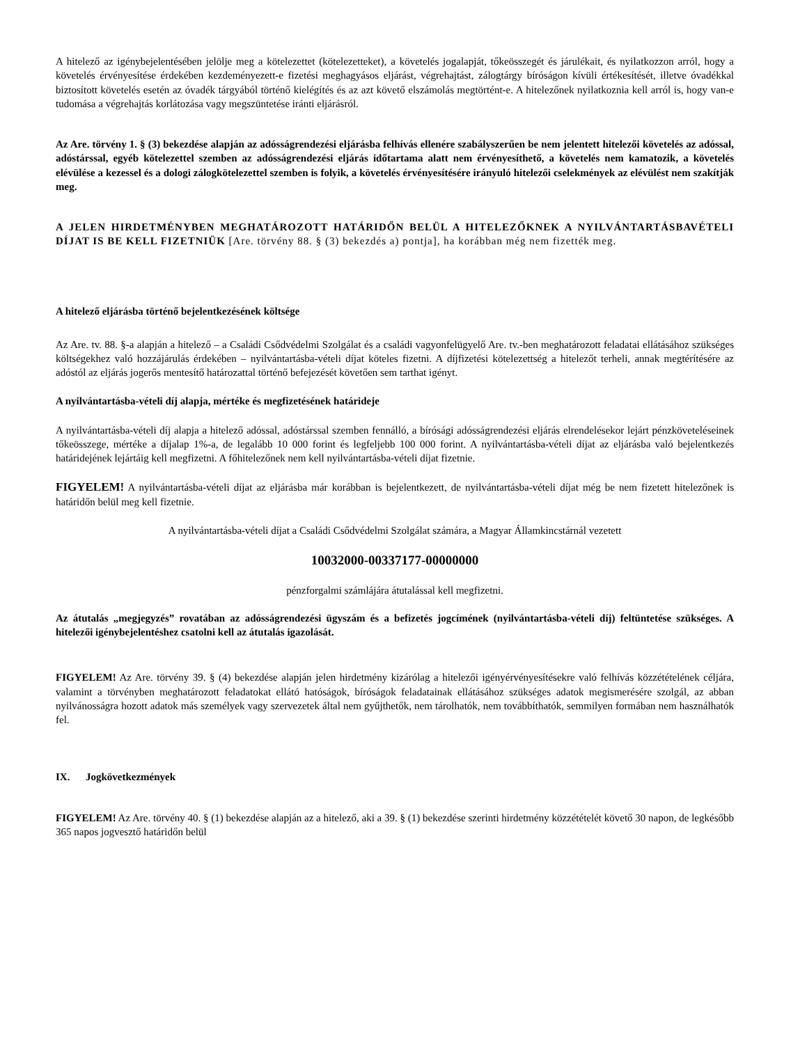A hitelező az igénybejelentésében jelölje meg a kötelezettet (kötelezetteket), a követelés jogalapját, tőkeösszegét és járulékait, és nyilatkozzon arról, hogy a követelés érvényesítése érdekében kezdeményezett-e fizetési meghagyásos eljárást, végrehajtást, zálogtárgy bíróságon kívüli értékesítését, illetve óvadékkal biztosított követelés esetén az óvadék tárgyából történő kielégítés és az azt követő elszámolás megtörtént-e. A hitelezőnek nyilatkoznia kell arról is, hogy van-e tudomása a végrehajtás korlátozása vagy megszüntetése iránti eljárásról.
Az Are. törvény 1. § (3) bekezdése alapján az adósságrendezési eljárásba felhívás ellenére szabályszerűen be nem jelentett hitelezői követelés az adóssal, adóstárssal, egyéb kötelezettel szemben az adósságrendezési eljárás időtartama alatt nem érvényesíthető, a követelés nem kamatozik, a követelés elévülése a kezessel és a dologi zálogkötelezettel szemben is folyik, a követelés érvényesítésére irányuló hitelezői cselekmények az elévülést nem szakítják meg.
A JELEN HIRDETMÉNYBEN MEGHATÁROZOTT HATÁRIDŐN BELÜL A HITELEZŐKNEK A NYILVÁNTARTÁSBAVÉTELI DÍJAT IS BE KELL FIZETNIÜK [Are. törvény 88. § (3) bekezdés a) pontja], ha korábban még nem fizették meg.
A hitelező eljárásba történő bejelentkezésének költsége
Az Are. tv. 88. §-a alapján a hitelező – a Családi Csődvédelmi Szolgálat és a családi vagyonfelügyelő Are. tv.-ben meghatározott feladatai ellátásához szükséges költségekhez való hozzájárulás érdekében – nyilvántartásba-vételi díjat köteles fizetni. A díjfizetési kötelezettség a hitelezőt terheli, annak megtérítésére az adóstól az eljárás jogerős mentesítő határozattal történő befejezését követően sem tarthat igényt.
A nyilvántartásba-vételi díj alapja, mértéke és megfizetésének határideje
A nyilvántartásba-vételi díj alapja a hitelező adóssal, adóstárssal szemben fennálló, a bírósági adósságrendezési eljárás elrendelésekor lejárt pénzköveteléseinek tőkeösszege, mértéke a díjalap 1%-a, de legalább 10 000 forint és legfeljebb 100 000 forint. A nyilvántartásba-vételi díjat az eljárásba való bejelentkezés határidejének lejártáig kell megfizetni. A főhitelezőnek nem kell nyilvántartásba-vételi díjat fizetnie.
FIGYELEM! A nyilvántartásba-vételi díjat az eljárásba már korábban is bejelentkezett, de nyilvántartásba-vételi díjat még be nem fizetett hitelezőnek is határidőn belül meg kell fizetnie.
A nyilvántartásba-vételi díjat a Családi Csődvédelmi Szolgálat számára, a Magyar Államkincstárnál vezetett
10032000-00337177-00000000
pénzforgalmi számlájára átutalással kell megfizetni.
Az átutalás „megjegyzés” rovatában az adósságrendezési ügyszám és a befizetés jogcímének (nyilvántartásba-vételi díj) feltüntetése szükséges. A hitelezői igénybejelentéshez csatolni kell az átutalás igazolását.
FIGYELEM! Az Are. törvény 39. § (4) bekezdése alapján jelen hirdetmény kizárólag a hitelezői igényérvényesítésekre való felhívás közzétételének céljára, valamint a törvényben meghatározott feladatokat ellátó hatóságok, bíróságok feladatainak ellátásához szükséges adatok megismerésére szolgál, az abban nyilvánosságra hozott adatok más személyek vagy szervezetek által nem gyűjthetők, nem tárolhatók, nem továbbíthatók, semmilyen formában nem használhatók fel.
IX. Jogkövetkezmények
FIGYELEM! Az Are. törvény 40. § (1) bekezdése alapján az a hitelező, aki a 39. § (1) bekezdése szerinti hirdetmény közzétételét követő 30 napon, de legkésőbb 365 napos jogvesztő határidőn belül